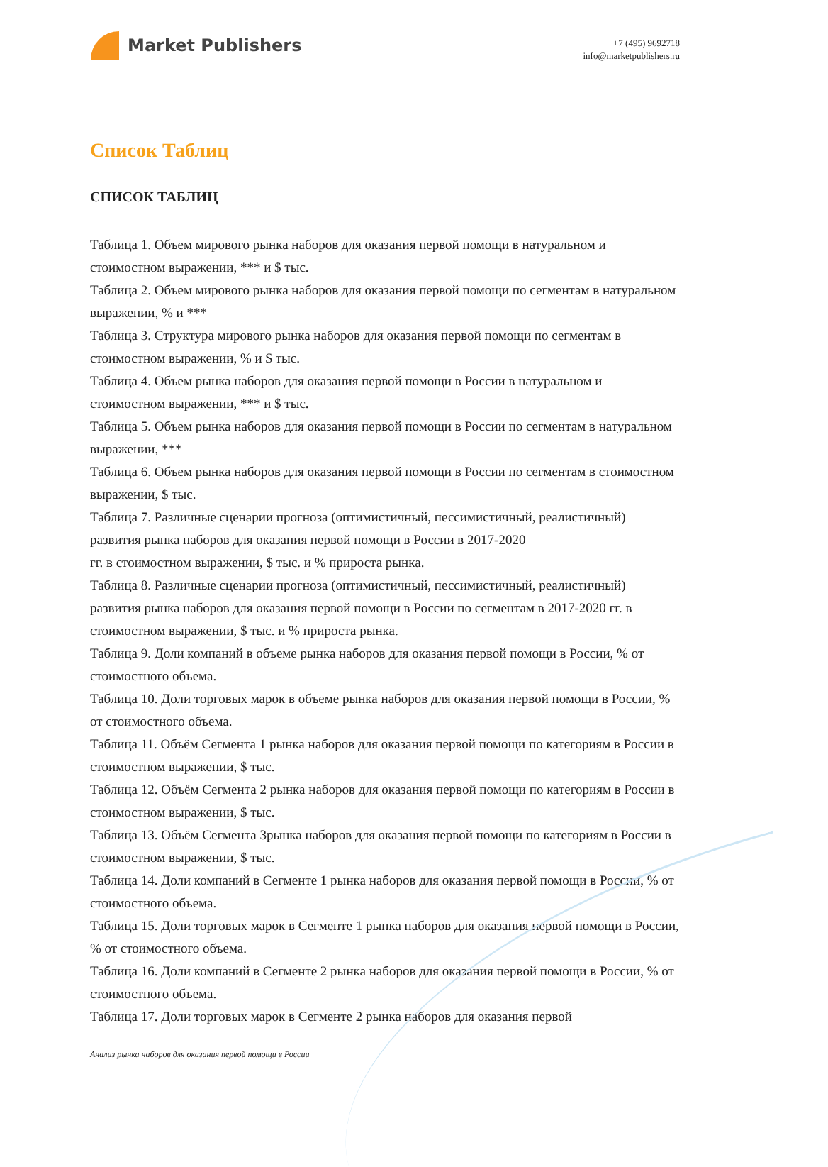Market Publishers
+7 (495) 9692718
info@marketpublishers.ru
Список Таблиц
СПИСОК ТАБЛИЦ
Таблица 1. Объем мирового рынка наборов для оказания первой помощи в натуральном и стоимостном выражении, *** и $ тыс.
Таблица 2. Объем мирового рынка наборов для оказания первой помощи по сегментам в натуральном выражении, % и ***
Таблица 3. Структура мирового рынка наборов для оказания первой помощи по сегментам в стоимостном выражении, % и $ тыс.
Таблица 4. Объем рынка наборов для оказания первой помощи в России в натуральном и стоимостном выражении, *** и $ тыс.
Таблица 5. Объем рынка наборов для оказания первой помощи в России по сегментам в натуральном выражении, ***
Таблица 6. Объем рынка наборов для оказания первой помощи в России по сегментам в стоимостном выражении, $ тыс.
Таблица 7. Различные сценарии прогноза (оптимистичный, пессимистичный, реалистичный) развития рынка наборов для оказания первой помощи в России в 2017-2020
гг. в стоимостном выражении, $ тыс. и % прироста рынка.
Таблица 8. Различные сценарии прогноза (оптимистичный, пессимистичный, реалистичный) развития рынка наборов для оказания первой помощи в России по сегментам в 2017-2020 гг. в стоимостном выражении, $ тыс. и % прироста рынка.
Таблица 9. Доли компаний в объеме рынка наборов для оказания первой помощи в России, % от стоимостного объема.
Таблица 10. Доли торговых марок в объеме рынка наборов для оказания первой помощи в России, % от стоимостного объема.
Таблица 11. Объём Сегмента 1 рынка наборов для оказания первой помощи по категориям в России в стоимостном выражении, $ тыс.
Таблица 12. Объём Сегмента 2 рынка наборов для оказания первой помощи по категориям в России в стоимостном выражении, $ тыс.
Таблица 13. Объём Сегмента 3рынка наборов для оказания первой помощи по категориям в России в стоимостном выражении, $ тыс.
Таблица 14. Доли компаний в Сегменте 1 рынка наборов для оказания первой помощи в России, % от стоимостного объема.
Таблица 15. Доли торговых марок в Сегменте 1 рынка наборов для оказания первой помощи в России, % от стоимостного объема.
Таблица 16. Доли компаний в Сегменте 2 рынка наборов для оказания первой помощи в России, % от стоимостного объема.
Таблица 17. Доли торговых марок в Сегменте 2 рынка наборов для оказания первой
Анализ рынка наборов для оказания первой помощи в России